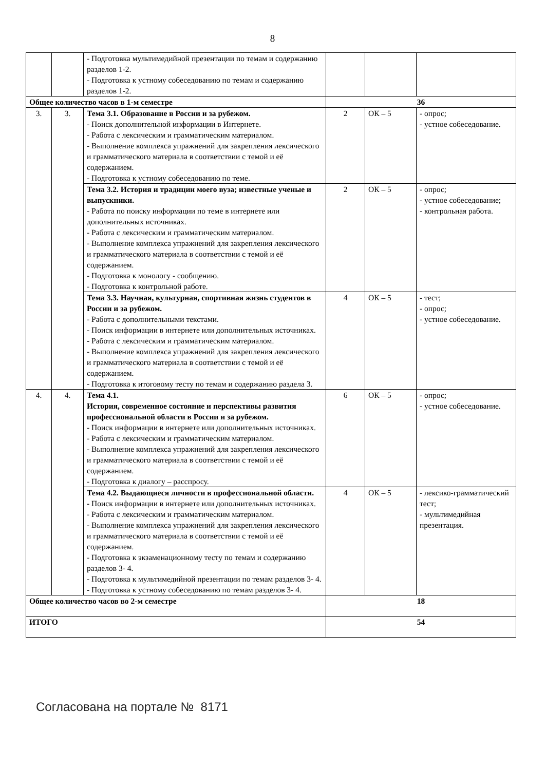8
| | | - Подготовка мультимедийной презентации по темам и содержанию разделов 1-2. - Подготовка к устному собеседованию по темам и содержанию разделов 1-2. | | | |
| Общее количество часов в 1-м семестре | | | 36 | | |
| 3. | 3. | Тема 3.1. Образование в России и за рубежом. - Поиск дополнительной информации в Интернете. - Работа с лексическим и грамматическим материалом. - Выполнение комплекса упражнений для закрепления лексического и грамматического материала в соответствии с темой и её содержанием. - Подготовка к устному собеседованию по теме. | 2 | ОК – 5 | - опрос; - устное собеседование. |
| | | Тема 3.2. История и традиции моего вуза; известные ученые и выпускники. - Работа по поиску информации по теме в интернете или дополнительных источниках. - Работа с лексическим и грамматическим материалом. - Выполнение комплекса упражнений для закрепления лексического и грамматического материала в соответствии с темой и её содержанием. - Подготовка к монологу - сообщению. - Подготовка к контрольной работе. | 2 | ОК – 5 | - опрос; - устное собеседование; - контрольная работа. |
| | | Тема 3.3. Научная, культурная, спортивная жизнь студентов в России и за рубежом. - Работа с дополнительными текстами. - Поиск информации в интернете или дополнительных источниках. - Работа с лексическим и грамматическим материалом. - Выполнение комплекса упражнений для закрепления лексического и грамматического материала в соответствии с темой и её содержанием. - Подготовка к итоговому тесту по темам и содержанию раздела 3. | 4 | ОК – 5 | - тест; - опрос; - устное собеседование. |
| 4. | 4. | Тема 4.1. История, современное состояние и перспективы развития профессиональной области в России и за рубежом. - Поиск информации в интернете или дополнительных источниках. - Работа с лексическим и грамматическим материалом. - Выполнение комплекса упражнений для закрепления лексического и грамматического материала в соответствии с темой и её содержанием. - Подготовка к диалогу – расспросу. | 6 | ОК – 5 | - опрос; - устное собеседование. |
| | | Тема 4.2. Выдающиеся личности в профессиональной области. - Поиск информации в интернете или дополнительных источниках. - Работа с лексическим и грамматическим материалом. - Выполнение комплекса упражнений для закрепления лексического и грамматического материала в соответствии с темой и её содержанием. - Подготовка к экзаменационному тесту по темам и содержанию разделов 3- 4. - Подготовка к мультимедийной презентации по темам разделов 3- 4. - Подготовка к устному собеседованию по темам разделов 3- 4. | 4 | ОК – 5 | - лексико-грамматический тест; - мультимедийная презентация. |
| Общее количество часов во 2-м семестре | | | 18 | | |
| ИТОГО | | | 54 | | |
Согласована на портале № 8171